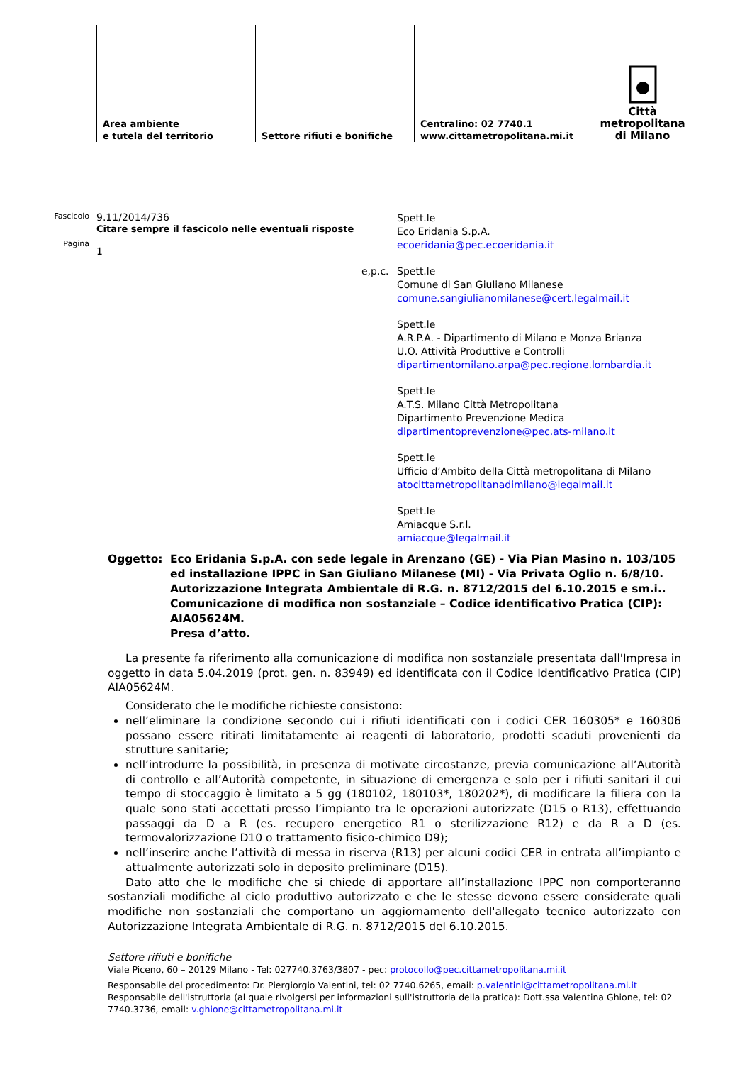Area ambiente
e tutela del territorio
Settore rifiuti e bonifiche Centralino: 02 7740.1
www.cittametropolitana.mi.it
Città
metropolitana
di Milano
Fascicolo
Pagina
9.11/2014/736
Citare sempre il fascicolo nelle eventuali risposte
1
Spett.le
Eco Eridania S.p.A.
ecoeridania@pec.ecoeridania.it
e,p.c.
Spett.le
Comune di San Giuliano Milanese
comune.sangiulianomilanese@cert.legalmail.it
Spett.le
A.R.P.A. - Dipartimento di Milano e Monza Brianza
U.O. Attività Produttive e Controlli
dipartimentomilano.arpa@pec.regione.lombardia.it
Spett.le
A.T.S. Milano Città Metropolitana
Dipartimento Prevenzione Medica
dipartimentoprevenzione@pec.ats-milano.it
Spett.le
Ufficio d’Ambito della Città metropolitana di Milano
atocittametropolitanadimilano@legalmail.it
Spett.le
Amiacque S.r.l.
amiacque@legalmail.it
Oggetto: Eco Eridania S.p.A. con sede legale in Arenzano (GE) - Via Pian Masino n. 103/105 ed installazione IPPC in San Giuliano Milanese (MI) - Via Privata Oglio n. 6/8/10.
Autorizzazione Integrata Ambientale di R.G. n. 8712/2015 del 6.10.2015 e sm.i..
Comunicazione di modifica non sostanziale – Codice identificativo Pratica (CIP): AIA05624M.
Presa d’atto.
La presente fa riferimento alla comunicazione di modifica non sostanziale presentata dall'Impresa in oggetto in data 5.04.2019 (prot. gen. n. 83949) ed identificata con il Codice Identificativo Pratica (CIP) AIA05624M.
Considerato che le modifiche richieste consistono:
nell’eliminare la condizione secondo cui i rifiuti identificati con i codici CER 160305* e 160306 possano essere ritirati limitatamente ai reagenti di laboratorio, prodotti scaduti provenienti da strutture sanitarie;
nell’introdurre la possibilità, in presenza di motivate circostanze, previa comunicazione all’Autorità di controllo e all’Autorità competente, in situazione di emergenza e solo per i rifiuti sanitari il cui tempo di stoccaggio è limitato a 5 gg (180102, 180103*, 180202*), di modificare la filiera con la quale sono stati accettati presso l’impianto tra le operazioni autorizzate (D15 o R13), effettuando passaggi da D a R (es. recupero energetico R1 o sterilizzazione R12) e da R a D (es. termovalorizzazione D10 o trattamento fisico-chimico D9);
nell’inserire anche l’attività di messa in riserva (R13) per alcuni codici CER in entrata all’impianto e attualmente autorizzati solo in deposito preliminare (D15).
Dato atto che le modifiche che si chiede di apportare all’installazione IPPC non comporteranno sostanziali modifiche al ciclo produttivo autorizzato e che le stesse devono essere considerate quali modifiche non sostanziali che comportano un aggiornamento dell'allegato tecnico autorizzato con Autorizzazione Integrata Ambientale di R.G. n. 8712/2015 del 6.10.2015.
Settore rifiuti e bonifiche
Viale Piceno, 60 – 20129 Milano - Tel: 027740.3763/3807 - pec: protocollo@pec.cittametropolitana.mi.it
Responsabile del procedimento: Dr. Piergiorgio Valentini, tel: 02 7740.6265, email: p.valentini@cittametropolitana.mi.it
Responsabile dell'istruttoria (al quale rivolgersi per informazioni sull'istruttoria della pratica): Dott.ssa Valentina Ghione, tel: 02 7740.3736, email: v.ghione@cittametropolitana.mi.it